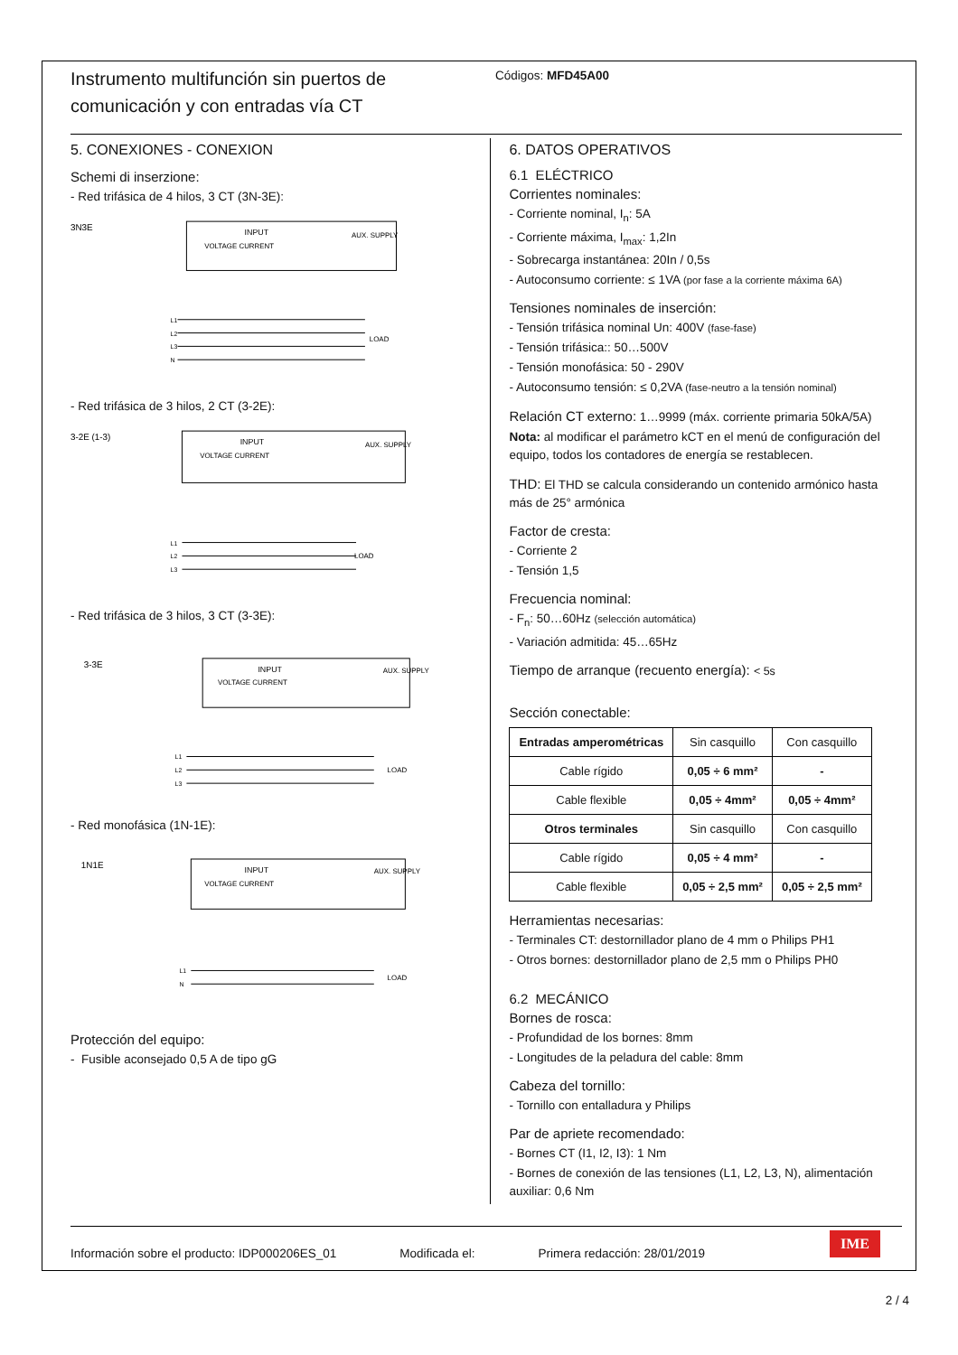Instrumento multifunción sin puertos de comunicación y con entradas vía CT
Códigos: MFD45A00
5. CONEXIONES - CONEXION
Schemi di inserzione:
- Red trifásica de 4 hilos, 3 CT (3N-3E):
3N3E
INPUT
VOLTAGE CURRENT
AUX. SUPPLY
L1
L2
L3
N
LOAD
- Red trifásica de 3 hilos, 2 CT (3-2E):
3-2E (1-3)
INPUT
VOLTAGE CURRENT
AUX. SUPPLY
L1
L2
L3
LOAD
- Red trifásica de 3 hilos, 3 CT (3-3E):
3-3E
INPUT
VOLTAGE CURRENT
AUX. SUPPLY
L1
L2
L3
LOAD
- Red monofásica (1N-1E):
1N1E
INPUT
VOLTAGE CURRENT
AUX. SUPPLY
L1
N
LOAD
Protección del equipo:
- Fusible aconsejado 0,5 A de tipo gG
6. DATOS OPERATIVOS
6.1 ELÉCTRICO
Corrientes nominales:
- Corriente nominal, I<sub>n</sub>: 5A
- Corriente máxima, I<sub>max</sub>: 1,2In
- Sobrecarga instantánea: 20In / 0,5s
- Autoconsumo corriente: ≤ 1VA (por fase a la corriente máxima 6A)
Tensiones nominales de inserción:
- Tensión trifásica nominal Un: 400V (fase-fase)
- Tensión trifásica:: 50…500V
- Tensión monofásica: 50 - 290V
- Autoconsumo tensión: ≤ 0,2VA (fase-neutro a la tensión nominal)
Relación CT externo: 1…9999 (máx. corriente primaria 50kA/5A)
Nota: al modificar el parámetro kCT en el menú de configuración del equipo, todos los contadores de energía se restablecen.
THD: El THD se calcula considerando un contenido armónico hasta más de 25° armónica
Factor de cresta:
- Corriente 2
- Tensión 1,5
Frecuencia nominal:
- F<sub>n</sub>: 50…60Hz (selección automática)
- Variación admitida: 45…65Hz
Tiempo de arranque (recuento energía): < 5s
Sección conectable:
| Entradas amperométricas | Sin casquillo | Con casquillo |
| Cable rígido | 0,05 ÷ 6 mm² | - |
| Cable flexible | 0,05 ÷ 4mm² | 0,05 ÷ 4mm² |
| Otros terminales | Sin casquillo | Con casquillo |
| Cable rígido | 0,05 ÷ 4 mm² | - |
| Cable flexible | 0,05 ÷ 2,5 mm² | 0,05 ÷ 2,5 mm² |
Herramientas necesarias:
- Terminales CT: destornillador plano de 4 mm o Philips PH1
- Otros bornes: destornillador plano de 2,5 mm o Philips PH0
6.2 MECÁNICO
Bornes de rosca:
- Profundidad de los bornes: 8mm
- Longitudes de la peladura del cable: 8mm
Cabeza del tornillo:
- Tornillo con entalladura y Philips
Par de apriete recomendado:
- Bornes CT (I1, I2, I3): 1 Nm
- Bornes de conexión de las tensiones (L1, L2, L3, N), alimentación auxiliar: 0,6 Nm
Información sobre el producto: IDP000206ES_01 Modificada el: Primera redacción: 28/01/2019 IME
2 / 4